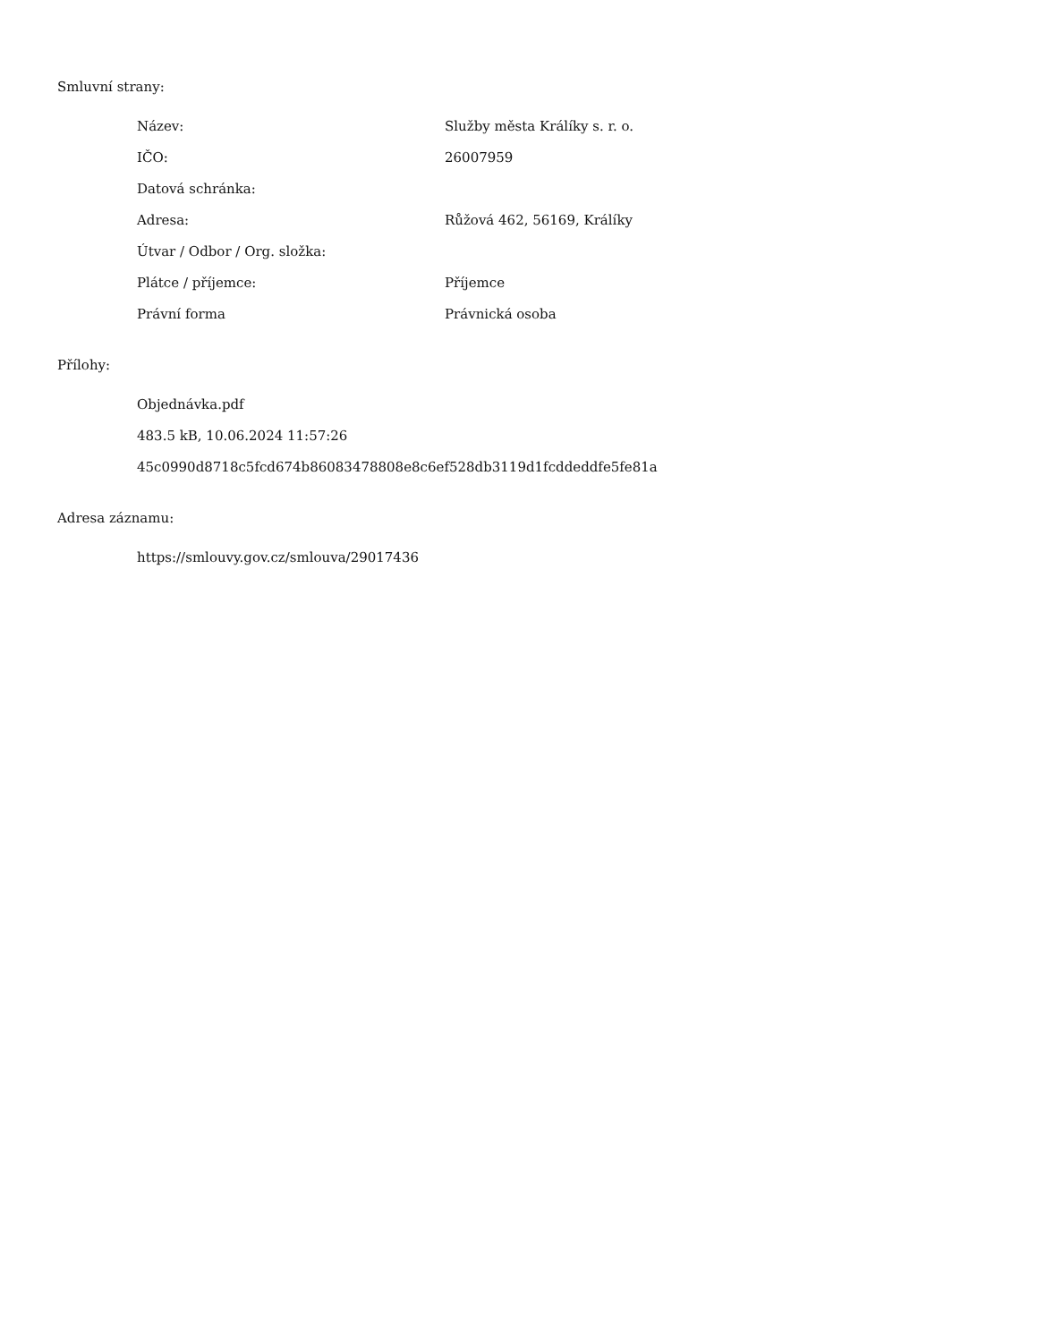Smluvní strany:
| Název: | Služby města Králíky s. r. o. |
| IČO: | 26007959 |
| Datová schránka: | |
| Adresa: | Růžová 462, 56169, Králíky |
| Útvar / Odbor / Org. složka: | |
| Plátce / příjemce: | Příjemce |
| Právní forma | Právnická osoba |
Přílohy:
Objednávka.pdf
483.5 kB, 10.06.2024 11:57:26
45c0990d8718c5fcd674b86083478808e8c6ef528db3119d1fcddeddfe5fe81a
Adresa záznamu:
https://smlouvy.gov.cz/smlouva/29017436